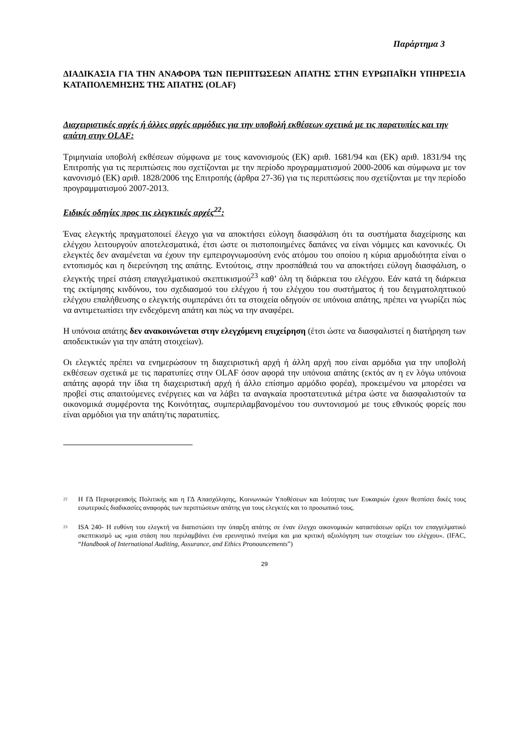Παράρτημα 3
ΔΙΑΔΙΚΑΣΙΑ ΓΙΑ ΤΗΝ ΑΝΑΦΟΡΑ ΤΩΝ ΠΕΡΙΠΤΩΣΕΩΝ ΑΠΑΤΗΣ ΣΤΗΝ ΕΥΡΩΠΑΪΚΗ ΥΠΗΡΕΣΙΑ ΚΑΤΑΠΟΛΕΜΗΣΗΣ ΤΗΣ ΑΠΑΤΗΣ (OLAF)
Διαχειριστικές αρχές ή άλλες αρχές αρμόδιες για την υποβολή εκθέσεων σχετικά με τις παρατυπίες και την απάτη στην OLAF:
Τριμηνιαία υποβολή εκθέσεων σύμφωνα με τους κανονισμούς (ΕΚ) αριθ. 1681/94 και (ΕΚ) αριθ. 1831/94 της Επιτροπής για τις περιπτώσεις που σχετίζονται με την περίοδο προγραμματισμού 2000-2006 και σύμφωνα με τον κανονισμό (ΕΚ) αριθ. 1828/2006 της Επιτροπής (άρθρα 27-36) για τις περιπτώσεις που σχετίζονται με την περίοδο προγραμματισμού 2007-2013.
Ειδικές οδηγίες προς τις ελεγκτικές αρχές<sup>22</sup>:
Ένας ελεγκτής πραγματοποιεί έλεγχο για να αποκτήσει εύλογη διασφάλιση ότι τα συστήματα διαχείρισης και ελέγχου λειτουργούν αποτελεσματικά, έτσι ώστε οι πιστοποιημένες δαπάνες να είναι νόμιμες και κανονικές. Οι ελεγκτές δεν αναμένεται να έχουν την εμπειρογνωμοσύνη ενός ατόμου του οποίου η κύρια αρμοδιότητα είναι ο εντοπισμός και η διερεύνηση της απάτης. Εντούτοις, στην προσπάθειά του να αποκτήσει εύλογη διασφάλιση, ο ελεγκτής τηρεί στάση επαγγελματικού σκεπτικισμού<sup>23</sup> καθ’ όλη τη διάρκεια του ελέγχου. Εάν κατά τη διάρκεια της εκτίμησης κινδύνου, του σχεδιασμού του ελέγχου ή του ελέγχου του συστήματος ή του δειγματοληπτικού ελέγχου επαλήθευσης ο ελεγκτής συμπεράνει ότι τα στοιχεία οδηγούν σε υπόνοια απάτης, πρέπει να γνωρίζει πώς να αντιμετωπίσει την ενδεχόμενη απάτη και πώς να την αναφέρει.
Η υπόνοια απάτης δεν ανακοινώνεται στην ελεγχόμενη επιχείρηση (έτσι ώστε να διασφαλιστεί η διατήρηση των αποδεικτικών για την απάτη στοιχείων).
Οι ελεγκτές πρέπει να ενημερώσουν τη διαχειριστική αρχή ή άλλη αρχή που είναι αρμόδια για την υποβολή εκθέσεων σχετικά με τις παρατυπίες στην OLAF όσον αφορά την υπόνοια απάτης (εκτός αν η εν λόγω υπόνοια απάτης αφορά την ίδια τη διαχειριστική αρχή ή άλλο επίσημο αρμόδιο φορέα), προκειμένου να μπορέσει να προβεί στις απαιτούμενες ενέργειες και να λάβει τα αναγκαία προστατευτικά μέτρα ώστε να διασφαλιστούν τα οικονομικά συμφέροντα της Κοινότητας, συμπεριλαμβανομένου του συντονισμού με τους εθνικούς φορείς που είναι αρμόδιοι για την απάτη/τις παρατυπίες.
<sup>22</sup>
Η ΓΔ Περιφερειακής Πολιτικής και η ΓΔ Απασχόλησης, Κοινωνικών Υποθέσεων και Ισότητας των Ευκαιριών έχουν θεσπίσει δικές τους εσωτερικές διαδικασίες αναφοράς των περιπτώσεων απάτης για τους ελεγκτές και το προσωπικό τους.
<sup>23</sup>
ISA 240- Η ευθύνη του ελεγκτή να διαπιστώσει την ύπαρξη απάτης σε έναν έλεγχο οικονομικών καταστάσεων ορίζει τον επαγγελματικό σκεπτικισμό ως «μια στάση που περιλαμβάνει ένα ερευνητικό πνεύμα και μια κριτική αξιολόγηση των στοιχείων του ελέγχου». (IFAC, “Handbook of International Auditing, Assurance, and Ethics Pronouncements”)
29